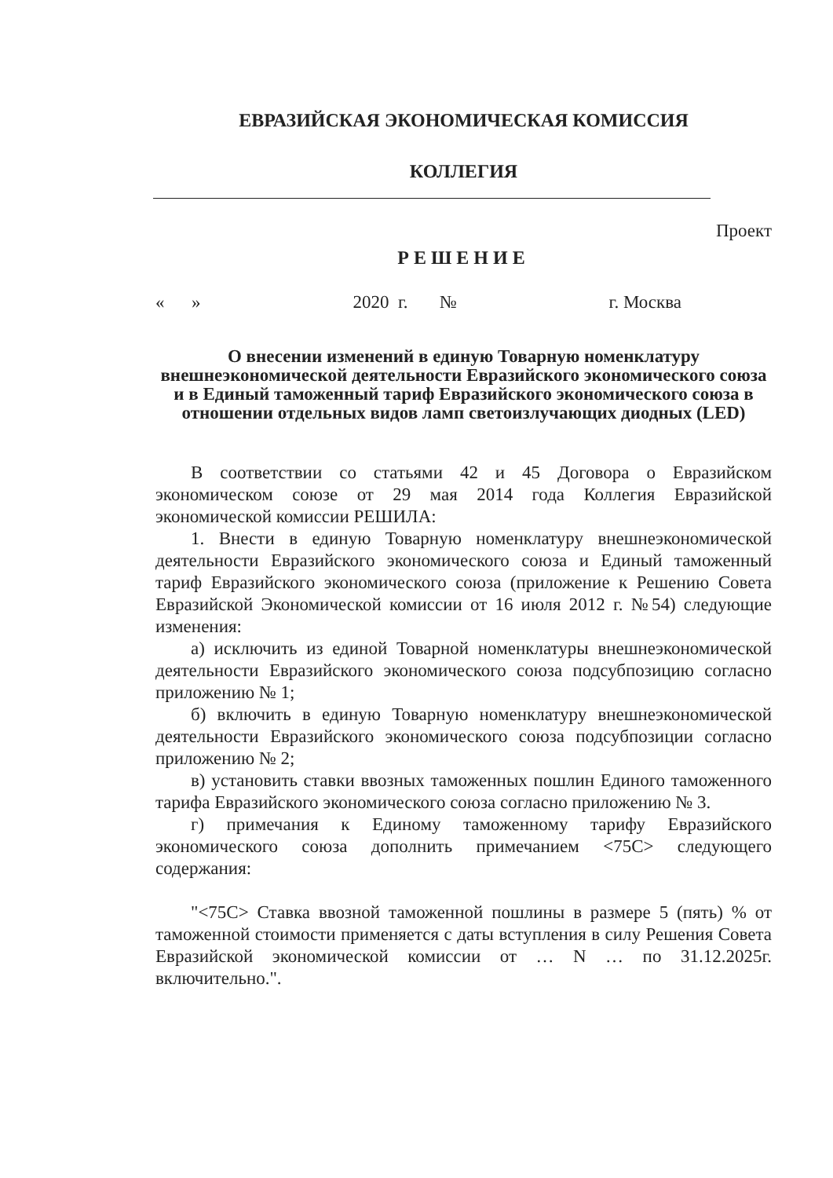ЕВРАЗИЙСКАЯ ЭКОНОМИЧЕСКАЯ КОМИССИЯ
КОЛЛЕГИЯ
Проект
РЕШЕНИЕ
« » 2020 г. № г. Москва
О внесении изменений в единую Товарную номенклатуру внешнеэкономической деятельности Евразийского экономического союза и в Единый таможенный тариф Евразийского экономического союза в отношении отдельных видов ламп светоизлучающих диодных (LED)
В соответствии со статьями 42 и 45 Договора о Евразийском экономическом союзе от 29 мая 2014 года Коллегия Евразийской экономической комиссии РЕШИЛА:
1. Внести в единую Товарную номенклатуру внешнеэкономической деятельности Евразийского экономического союза и Единый таможенный тариф Евразийского экономического союза (приложение к Решению Совета Евразийской Экономической комиссии от 16 июля 2012 г. №54) следующие изменения:
а) исключить из единой Товарной номенклатуры внешнеэкономической деятельности Евразийского экономического союза подсубпозицию согласно приложению № 1;
б) включить в единую Товарную номенклатуру внешнеэкономической деятельности Евразийского экономического союза подсубпозиции согласно приложению № 2;
в) установить ставки ввозных таможенных пошлин Единого таможенного тарифа Евразийского экономического союза согласно приложению № 3.
г) примечания к Единому таможенному тарифу Евразийского экономического союза дополнить примечанием <75С> следующего содержания:
"<75С> Ставка ввозной таможенной пошлины в размере 5 (пять) % от таможенной стоимости применяется с даты вступления в силу Решения Совета Евразийской экономической комиссии от … N … по 31.12.2025г. включительно.".